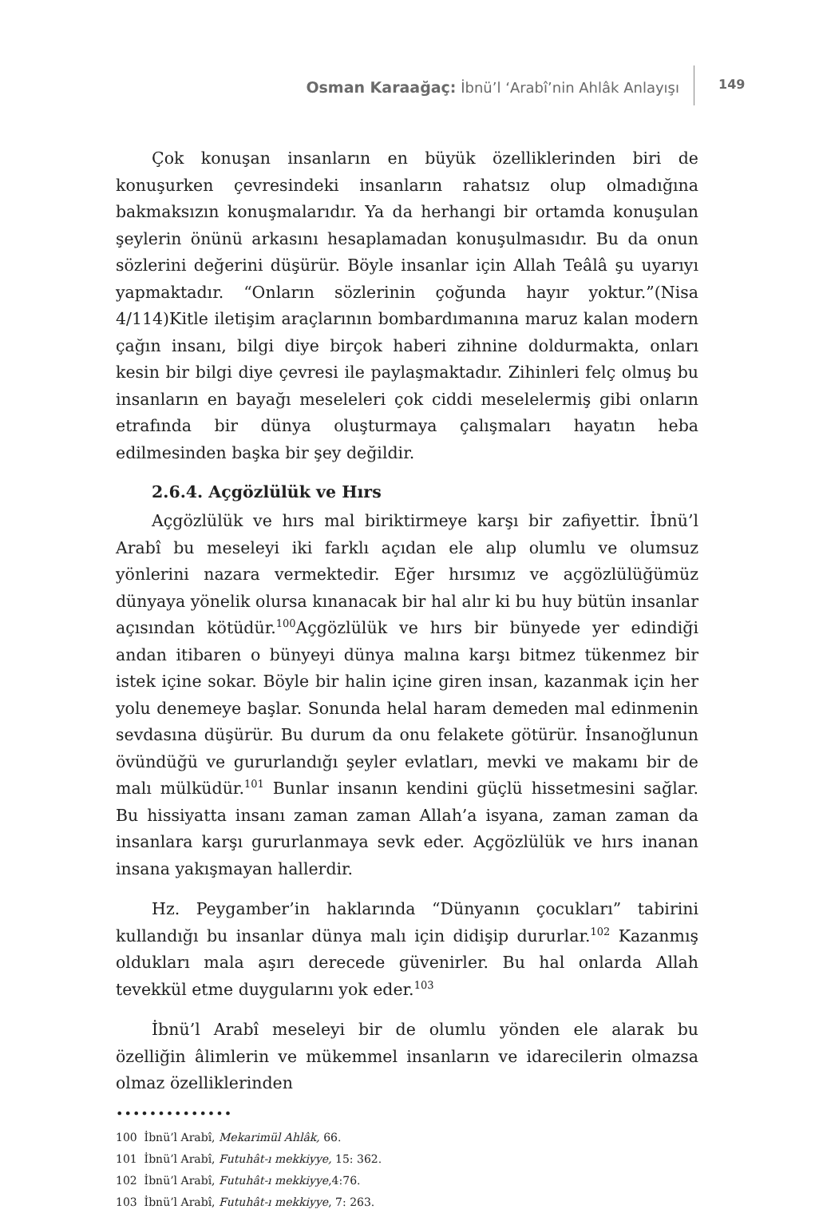Osman Karaağaç: İbnü’l ‘Arabî’nin Ahlâk Anlayışı
149
Çok konuşan insanların en büyük özelliklerinden biri de konuşurken çevresindeki insanların rahatsız olup olmadığına bakmaksızın konuşmalarıdır. Ya da herhangi bir ortamda konuşulan şeylerin önünü arkasını hesaplamadan konuşulmasıdır. Bu da onun sözlerini değerini düşürür. Böyle insanlar için Allah Teâlâ şu uyarıyı yapmaktadır. “Onların sözlerinin çoğunda hayır yoktur.”(Nisa 4/114)Kitle iletişim araçlarının bombardımanına maruz kalan modern çağın insanı, bilgi diye birçok haberi zihnine doldurmakta, onları kesin bir bilgi diye çevresi ile paylaşmaktadır. Zihinleri felç olmuş bu insanların en bayağı meseleleri çok ciddi meselelermiş gibi onların etrafında bir dünya oluşturmaya çalışmaları hayatın heba edilmesinden başka bir şey değildir.
2.6.4. Açgözlülük ve Hırs
Açgözlülük ve hırs mal biriktirmeye karşı bir zafiyettir. İbnü’l Arabî bu meseleyi iki farklı açıdan ele alıp olumlu ve olumsuz yönlerini nazara vermektedir. Eğer hırsımız ve açgözlülüğümüz dünyaya yönelik olursa kınanacak bir hal alır ki bu huy bütün insanlar açısından kötüdür.<sup>100</sup>Açgözlülük ve hırs bir bünyede yer edindiği andan itibaren o bünyeyi dünya malına karşı bitmez tükenmez bir istek içine sokar. Böyle bir halin içine giren insan, kazanmak için her yolu denemeye başlar. Sonunda helal haram demeden mal edinmenin sevdasına düşürür. Bu durum da onu felakete götürür. İnsanoğlunun övündüğü ve gururlandığı şeyler evlatları, mevki ve makamı bir de malı mülküdür.<sup>101</sup> Bunlar insanın kendini güçlü hissetmesini sağlar. Bu hissiyatta insanı zaman zaman Allah’a isyana, zaman zaman da insanlara karşı gururlanmaya sevk eder. Açgözlülük ve hırs inanan insana yakışmayan hallerdir.
Hz. Peygamber’in haklarında “Dünyanın çocukları” tabirini kullandığı bu insanlar dünya malı için didişip dururlar.<sup>102</sup> Kazanmış oldukları mala aşırı derecede güvenirler. Bu hal onlarda Allah tevekkül etme duygularını yok eder.<sup>103</sup>
İbnü’l Arabî meseleyi bir de olumlu yönden ele alarak bu özelliğin âlimlerin ve mükemmel insanların ve idarecilerin olmazsa olmaz özelliklerinden
••••••••••••••
100 İbnü’l Arabî, Mekarimül Ahlâk, 66.
101 İbnü’l Arabî, Futuhât-ı mekkiyye, 15: 362.
102 İbnü’l Arabî, Futuhât-ı mekkiyye,4:76.
103 İbnü’l Arabî, Futuhât-ı mekkiyye, 7: 263.